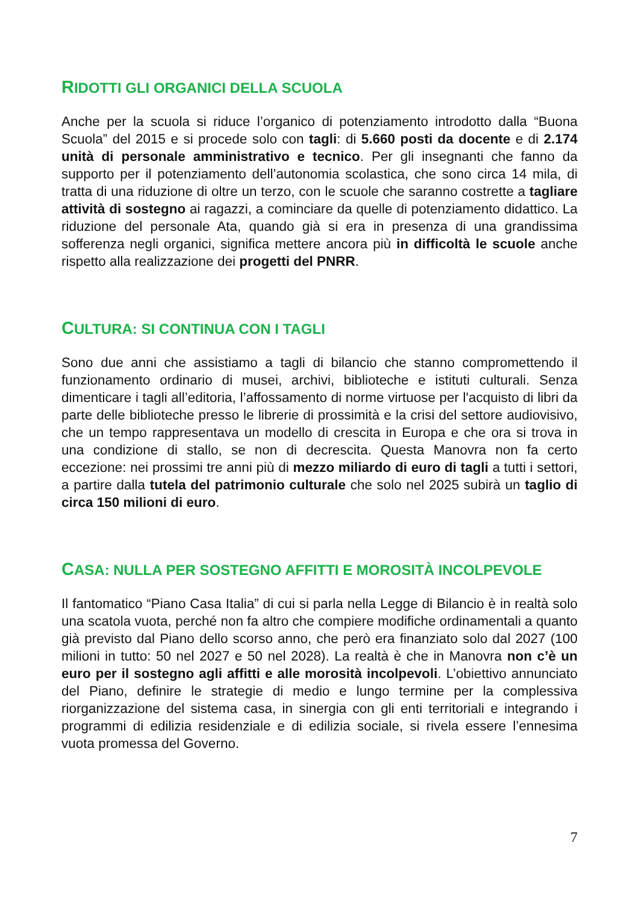RIDOTTI GLI ORGANICI DELLA SCUOLA
Anche per la scuola si riduce l’organico di potenziamento introdotto dalla “Buona Scuola” del 2015 e si procede solo con tagli: di 5.660 posti da docente e di 2.174 unità di personale amministrativo e tecnico. Per gli insegnanti che fanno da supporto per il potenziamento dell’autonomia scolastica, che sono circa 14 mila, di tratta di una riduzione di oltre un terzo, con le scuole che saranno costrette a tagliare attività di sostegno ai ragazzi, a cominciare da quelle di potenziamento didattico. La riduzione del personale Ata, quando già si era in presenza di una grandissima sofferenza negli organici, significa mettere ancora più in difficoltà le scuole anche rispetto alla realizzazione dei progetti del PNRR.
CULTURA: SI CONTINUA CON I TAGLI
Sono due anni che assistiamo a tagli di bilancio che stanno compromettendo il funzionamento ordinario di musei, archivi, biblioteche e istituti culturali. Senza dimenticare i tagli all’editoria, l’affossamento di norme virtuose per l'acquisto di libri da parte delle biblioteche presso le librerie di prossimità e la crisi del settore audiovisivo, che un tempo rappresentava un modello di crescita in Europa e che ora si trova in una condizione di stallo, se non di decrescita. Questa Manovra non fa certo eccezione: nei prossimi tre anni più di mezzo miliardo di euro di tagli a tutti i settori, a partire dalla tutela del patrimonio culturale che solo nel 2025 subirà un taglio di circa 150 milioni di euro.
CASA: NULLA PER SOSTEGNO AFFITTI E MOROSITÀ INCOLPEVOLE
Il fantomatico “Piano Casa Italia” di cui si parla nella Legge di Bilancio è in realtà solo una scatola vuota, perché non fa altro che compiere modifiche ordinamentali a quanto già previsto dal Piano dello scorso anno, che però era finanziato solo dal 2027 (100 milioni in tutto: 50 nel 2027 e 50 nel 2028). La realtà è che in Manovra non c’è un euro per il sostegno agli affitti e alle morosità incolpevoli. L’obiettivo annunciato del Piano, definire le strategie di medio e lungo termine per la complessiva riorganizzazione del sistema casa, in sinergia con gli enti territoriali e integrando i programmi di edilizia residenziale e di edilizia sociale, si rivela essere l’ennesima vuota promessa del Governo.
7